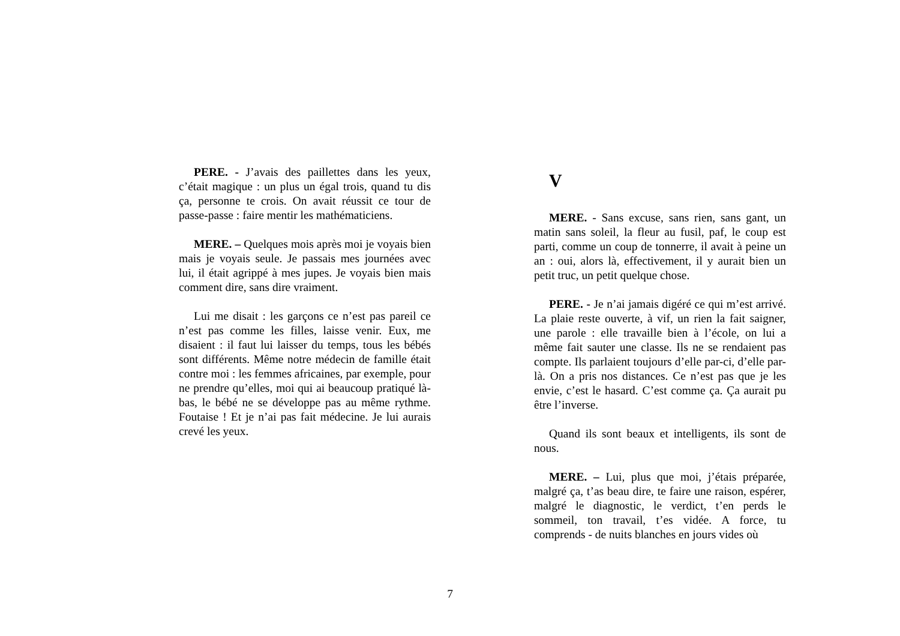PERE. - J’avais des paillettes dans les yeux, c’était magique : un plus un égal trois, quand tu dis ça, personne te crois. On avait réussit ce tour de passe-passe : faire mentir les mathématiciens.
MERE. – Quelques mois après moi je voyais bien mais je voyais seule. Je passais mes journées avec lui, il était agrippé à mes jupes. Je voyais bien mais comment dire, sans dire vraiment.
Lui me disait : les garçons ce n’est pas pareil ce n’est pas comme les filles, laisse venir. Eux, me disaient : il faut lui laisser du temps, tous les bébés sont différents. Même notre médecin de famille était contre moi : les femmes africaines, par exemple, pour ne prendre qu’elles, moi qui ai beaucoup pratiqué là-bas, le bébé ne se développe pas au même rythme. Foutaise ! Et je n’ai pas fait médecine. Je lui aurais crevé les yeux.
V
MERE. - Sans excuse, sans rien, sans gant, un matin sans soleil, la fleur au fusil, paf, le coup est parti, comme un coup de tonnerre, il avait à peine un an : oui, alors là, effectivement, il y aurait bien un petit truc, un petit quelque chose.
PERE. - Je n’ai jamais digéré ce qui m’est arrivé. La plaie reste ouverte, à vif, un rien la fait saigner, une parole : elle travaille bien à l’école, on lui a même fait sauter une classe. Ils ne se rendaient pas compte. Ils parlaient toujours d’elle par-ci, d’elle par-là. On a pris nos distances. Ce n’est pas que je les envie, c’est le hasard. C’est comme ça. Ça aurait pu être l’inverse.
Quand ils sont beaux et intelligents, ils sont de nous.
MERE. – Lui, plus que moi, j’étais préparée, malgré ça, t’as beau dire, te faire une raison, espérer, malgré le diagnostic, le verdict, t’en perds le sommeil, ton travail, t’es vidée. A force, tu comprends - de nuits blanches en jours vides où
7